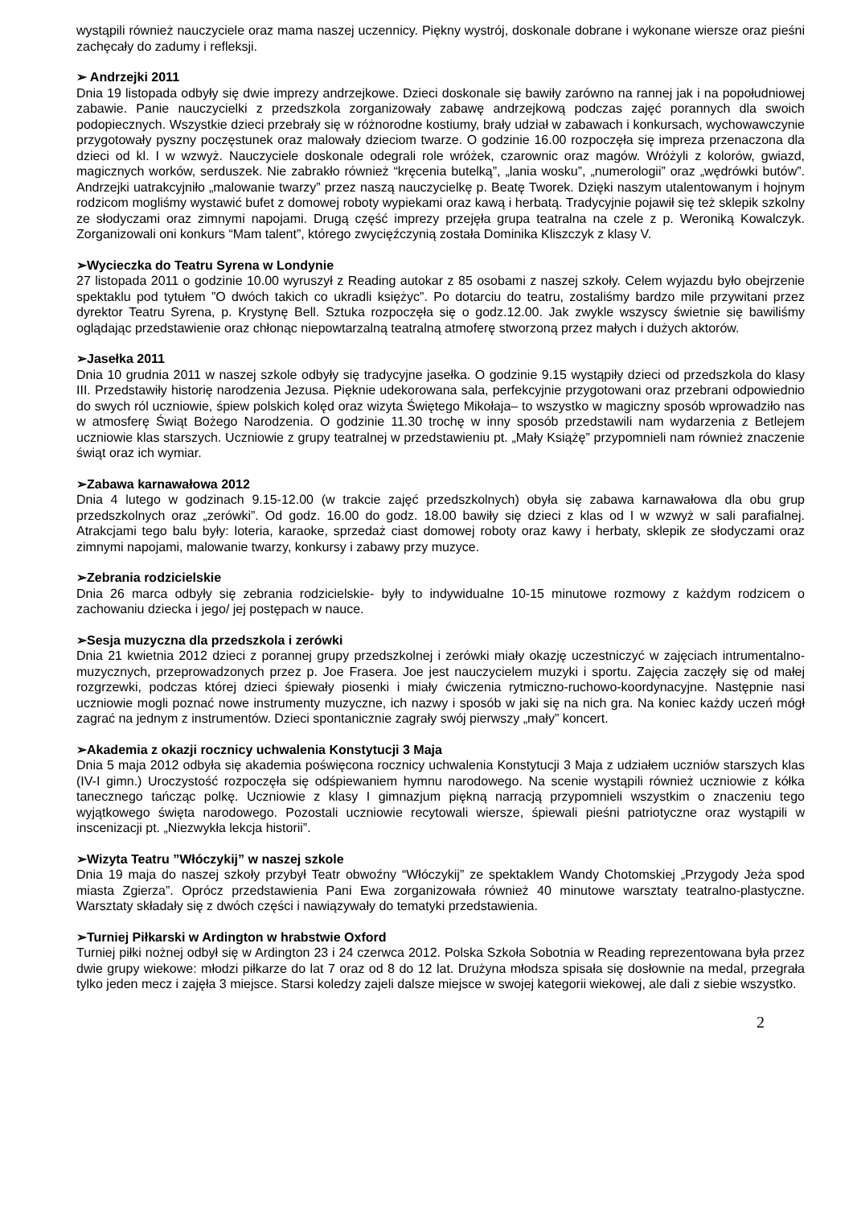wystąpili również nauczyciele oraz mama naszej uczennicy. Piękny wystrój, doskonale dobrane i wykonane wiersze oraz pieśni zachęcały do zadumy i refleksji.
➢ Andrzejki 2011
Dnia 19 listopada odbyły się dwie imprezy andrzejkowe. Dzieci doskonale się bawiły zarówno na rannej jak i na popołudniowej zabawie. Panie nauczycielki z przedszkola zorganizowały zabawę andrzejkową podczas zajęć porannych dla swoich podopiecznych. Wszystkie dzieci przebrały się w różnorodne kostiumy, brały udział w zabawach i konkursach, wychowawczynie przygotowały pyszny poczęstunek oraz malowały dzieciom twarze. O godzinie 16.00 rozpoczęła się impreza przenaczona dla dzieci od kl. I w wzwyż. Nauczyciele doskonale odegrali role wróżek, czarownic oraz magów. Wróżyli z kolorów, gwiazd, magicznych worków, serduszek. Nie zabrakło również “kręcenia butelką”, „lania wosku”, „numerologii” oraz „wędrówki butów”. Andrzejki uatrakcyjniło „malowanie twarzy” przez naszą nauczycielkę p. Beatę Tworek. Dzięki naszym utalentowanym i hojnym rodzicom mogliśmy wystawić bufet z domowej roboty wypiekami oraz kawą i herbatą. Tradycyjnie pojawił się też sklepik szkolny ze słodyczami oraz zimnymi napojami. Drugą część imprezy przejęła grupa teatralna na czele z p. Weroniką Kowalczyk. Zorganizowali oni konkurs “Mam talent”, którego zwycięźczynią została Dominika Kliszczyk z klasy V.
➢Wycieczka do Teatru Syrena w Londynie
27 listopada 2011 o godzinie 10.00 wyruszył z Reading autokar z 85 osobami z naszej szkoły. Celem wyjazdu było obejrzenie spektaklu pod tytułem ”O dwóch takich co ukradli księżyc”. Po dotarciu do teatru, zostaliśmy bardzo mile przywitani przez dyrektor Teatru Syrena, p. Krystynę Bell. Sztuka rozpoczęła się o godz.12.00. Jak zwykle wszyscy świetnie się bawiliśmy oglądając przedstawienie oraz chłonąc niepowtarzalną teatralną atmoferę stworzoną przez małych i dużych aktorów.
➢Jasełka 2011
Dnia 10 grudnia 2011 w naszej szkole odbyły się tradycyjne jasełka. O godzinie 9.15 wystąpiły dzieci od przedszkola do klasy III. Przedstawiły historię narodzenia Jezusa. Pięknie udekorowana sala, perfekcyjnie przygotowani oraz przebrani odpowiednio do swych ról uczniowie, śpiew polskich kolęd oraz wizyta Świętego Mikołaja– to wszystko w magiczny sposób wprowadziło nas w atmosferę Świąt Bożego Narodzenia. O godzinie 11.30 trochę w inny sposób przedstawili nam wydarzenia z Betlejem uczniowie klas starszych. Uczniowie z grupy teatralnej w przedstawieniu pt. „Mały Książę” przypomnieli nam również znaczenie świąt oraz ich wymiar.
➢Zabawa karnawałowa 2012
Dnia 4 lutego w godzinach 9.15-12.00 (w trakcie zajęć przedszkolnych) obyła się zabawa karnawałowa dla obu grup przedszkolnych oraz „zerówki”. Od godz. 16.00 do godz. 18.00 bawiły się dzieci z klas od I w wzwyż w sali parafialnej. Atrakcjami tego balu były: loteria, karaoke, sprzedaż ciast domowej roboty oraz kawy i herbaty, sklepik ze słodyczami oraz zimnymi napojami, malowanie twarzy, konkursy i zabawy przy muzyce.
➢Zebrania rodzicielskie
Dnia 26 marca odbyły się zebrania rodzicielskie- były to indywidualne 10-15 minutowe rozmowy z każdym rodzicem o zachowaniu dziecka i jego/ jej postępach w nauce.
➢Sesja muzyczna dla przedszkola i zerówki
Dnia 21 kwietnia 2012 dzieci z porannej grupy przedszkolnej i zerówki miały okazję uczestniczyć w zajęciach intrumentalno-muzycznych, przeprowadzonych przez p. Joe Frasera. Joe jest nauczycielem muzyki i sportu. Zajęcia zaczęły się od małej rozgrzewki, podczas której dzieci śpiewały piosenki i miały ćwiczenia rytmiczno-ruchowo-koordynacyjne. Następnie nasi uczniowie mogli poznać nowe instrumenty muzyczne, ich nazwy i sposób w jaki się na nich gra. Na koniec każdy uczeń mógł zagrać na jednym z instrumentów. Dzieci spontanicznie zagrały swój pierwszy „mały” koncert.
➢Akademia z okazji rocznicy uchwalenia Konstytucji 3 Maja
Dnia 5 maja 2012 odbyła się akademia poświęcona rocznicy uchwalenia Konstytucji 3 Maja z udziałem uczniów starszych klas (IV-I gimn.) Uroczystość rozpoczęła się odśpiewaniem hymnu narodowego. Na scenie wystąpili również uczniowie z kółka tanecznego tańcząc polkę. Uczniowie z klasy I gimnazjum piękną narracją przypomnieli wszystkim o znaczeniu tego wyjątkowego święta narodowego. Pozostali uczniowie recytowali wiersze, śpiewali pieśni patriotyczne oraz wystąpili w inscenizacji pt. „Niezwykła lekcja historii”.
➢Wizyta Teatru ”Włóczykij” w naszej szkole
Dnia 19 maja do naszej szkoły przybył Teatr obwoźny “Włóczykij” ze spektaklem Wandy Chotomskiej „Przygody Jeża spod miasta Zgierza”. Oprócz przedstawienia Pani Ewa zorganizowała również 40 minutowe warsztaty teatralno-plastyczne. Warsztaty składały się z dwóch części i nawiązywały do tematyki przedstawienia.
➢Turniej Piłkarski w Ardington w hrabstwie Oxford
Turniej piłki nożnej odbył się w Ardington 23 i 24 czerwca 2012. Polska Szkoła Sobotnia w Reading reprezentowana była przez dwie grupy wiekowe: młodzi piłkarze do lat 7 oraz od 8 do 12 lat. Drużyna młodsza spisała się dosłownie na medal, przegrała tylko jeden mecz i zajęła 3 miejsce. Starsi koledzy zajeli dalsze miejsce w swojej kategorii wiekowej, ale dali z siebie wszystko.
2